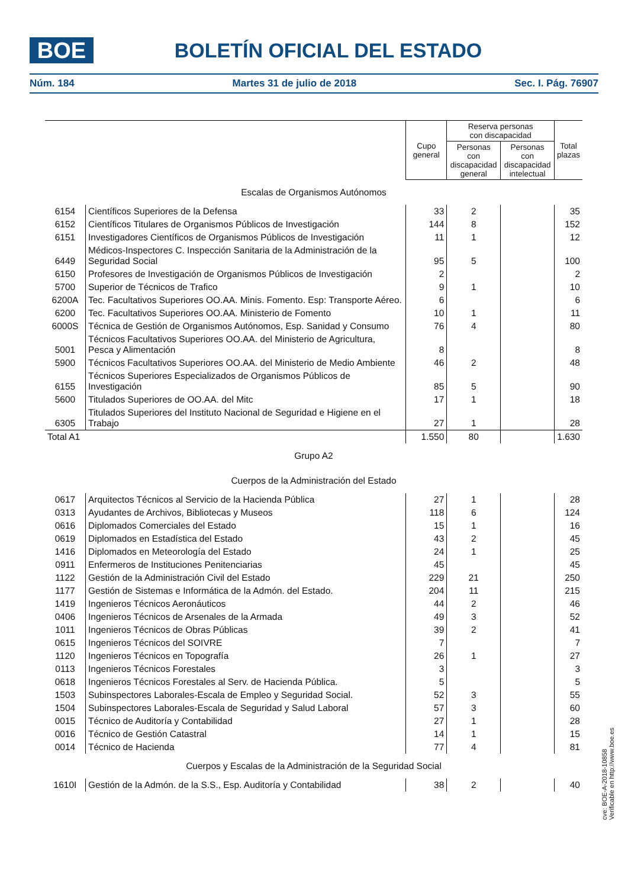BOE
BOLETÍN OFICIAL DEL ESTADO
Núm. 184 Martes 31 de julio de 2018 Sec. I. Pág. 76907
| | | Cupo general | Reserva personas con discapacidad | | Total plazas |
| | | | Personas con discapacidad general | Personas con discapacidad intelectual | |
| Escalas de Organismos Autónomos | | | | | |
| 6154 | Científicos Superiores de la Defensa | 33 | 2 | | 35 |
| 6152 | Científicos Titulares de Organismos Públicos de Investigación | 144 | 8 | | 152 |
| 6151 | Investigadores Científicos de Organismos Públicos de Investigación | 11 | 1 | | 12 |
| 6449 | Médicos-Inspectores C. Inspección Sanitaria de la Administración de la Seguridad Social | 95 | 5 | | 100 |
| 6150 | Profesores de Investigación de Organismos Públicos de Investigación | 2 | | | 2 |
| 5700 | Superior de Técnicos de Trafico | 9 | 1 | | 10 |
| 6200A | Tec. Facultativos Superiores OO.AA. Minis. Fomento. Esp: Transporte Aéreo. | 6 | | | 6 |
| 6200 | Tec. Facultativos Superiores OO.AA. Ministerio de Fomento | 10 | 1 | | 11 |
| 6000S | Técnica de Gestión de Organismos Autónomos, Esp. Sanidad y Consumo | 76 | 4 | | 80 |
| 5001 | Técnicos Facultativos Superiores OO.AA. del Ministerio de Agricultura, Pesca y Alimentación | 8 | | | 8 |
| 5900 | Técnicos Facultativos Superiores OO.AA. del Ministerio de Medio Ambiente | 46 | 2 | | 48 |
| 6155 | Técnicos Superiores Especializados de Organismos Públicos de Investigación | 85 | 5 | | 90 |
| 5600 | Titulados Superiores de OO.AA. del Mitc | 17 | 1 | | 18 |
| 6305 | Titulados Superiores del Instituto Nacional de Seguridad e Higiene en el Trabajo | 27 | 1 | | 28 |
| Total A1 | | 1.550 | 80 | | 1.630 |
| Grupo A2 | | | | | |
| Cuerpos de la Administración del Estado | | | | | |
| 0617 | Arquitectos Técnicos al Servicio de la Hacienda Pública | 27 | 1 | | 28 |
| 0313 | Ayudantes de Archivos, Bibliotecas y Museos | 118 | 6 | | 124 |
| 0616 | Diplomados Comerciales del Estado | 15 | 1 | | 16 |
| 0619 | Diplomados en Estadística del Estado | 43 | 2 | | 45 |
| 1416 | Diplomados en Meteorología del Estado | 24 | 1 | | 25 |
| 0911 | Enfermeros de Instituciones Penitenciarias | 45 | | | 45 |
| 1122 | Gestión de la Administración Civil del Estado | 229 | 21 | | 250 |
| 1177 | Gestión de Sistemas e Informática de la Admón. del Estado. | 204 | 11 | | 215 |
| 1419 | Ingenieros Técnicos Aeronáuticos | 44 | 2 | | 46 |
| 0406 | Ingenieros Técnicos de Arsenales de la Armada | 49 | 3 | | 52 |
| 1011 | Ingenieros Técnicos de Obras Públicas | 39 | 2 | | 41 |
| 0615 | Ingenieros Técnicos del SOIVRE | 7 | | | 7 |
| 1120 | Ingenieros Técnicos en Topografía | 26 | 1 | | 27 |
| 0113 | Ingenieros Técnicos Forestales | 3 | | | 3 |
| 0618 | Ingenieros Técnicos Forestales al Serv. de Hacienda Pública. | 5 | | | 5 |
| 1503 | Subinspectores Laborales-Escala de Empleo y Seguridad Social. | 52 | 3 | | 55 |
| 1504 | Subinspectores Laborales-Escala de Seguridad y Salud Laboral | 57 | 3 | | 60 |
| 0015 | Técnico de Auditoría y Contabilidad | 27 | 1 | | 28 |
| 0016 | Técnico de Gestión Catastral | 14 | 1 | | 15 |
| 0014 | Técnico de Hacienda | 77 | 4 | | 81 |
| Cuerpos y Escalas de la Administración de la Seguridad Social | | | | | |
| 1610I | Gestión de la Admón. de la S.S., Esp. Auditoría y Contabilidad | 38 | 2 | | 40 |
cve: BOE-A-2018-10858
Verificable en http://www.boe.es